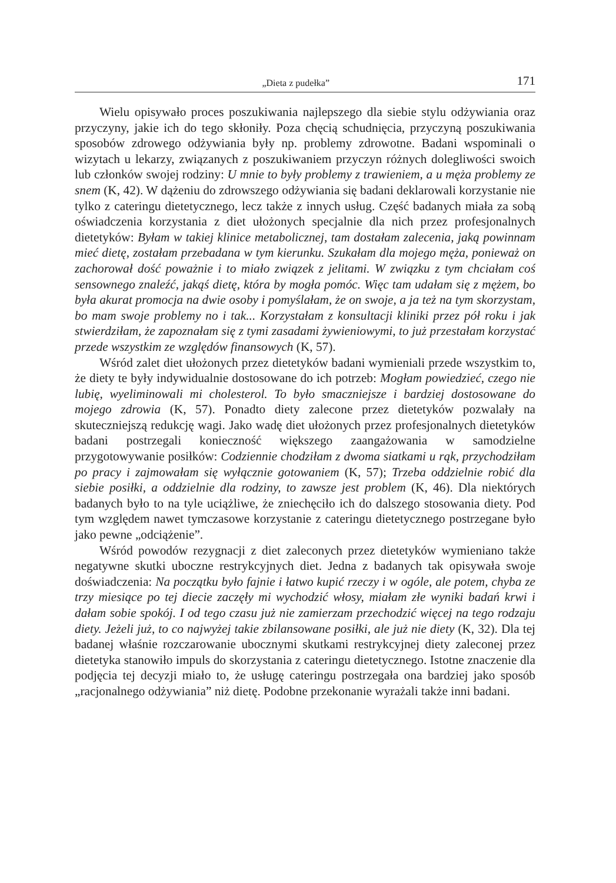„Dieta z pudełka” 171
Wielu opisywało proces poszukiwania najlepszego dla siebie stylu odżywiania oraz przyczyny, jakie ich do tego skłoniły. Poza chęcią schudnięcia, przyczyną poszukiwania sposobów zdrowego odżywiania były np. problemy zdrowotne. Badani wspominali o wizytach u lekarzy, związanych z poszukiwaniem przyczyn różnych dolegliwości swoich lub członków swojej rodziny: U mnie to były problemy z trawieniem, a u męża problemy ze snem (K, 42). W dążeniu do zdrowszego odżywiania się badani deklarowali korzystanie nie tylko z cateringu dietetycznego, lecz także z innych usług. Część badanych miała za sobą oświadczenia korzystania z diet ułożonych specjalnie dla nich przez profesjonalnych dietetyków: Byłam w takiej klinice metabolicznej, tam dostałam zalecenia, jaką powinnam mieć dietę, zostałam przebadana w tym kierunku. Szukałam dla mojego męża, ponieważ on zachorował dość poważnie i to miało związek z jelitami. W związku z tym chciałam coś sensownego znaleźć, jakąś dietę, która by mogła pomóc. Więc tam udałam się z mężem, bo była akurat promocja na dwie osoby i pomyślałam, że on swoje, a ja też na tym skorzystam, bo mam swoje problemy no i tak... Korzystałam z konsultacji kliniki przez pół roku i jak stwierdziłam, że zapoznałam się z tymi zasadami żywieniowymi, to już przestałam korzystać przede wszystkim ze względów finansowych (K, 57).
Wśród zalet diet ułożonych przez dietetyków badani wymieniali przede wszystkim to, że diety te były indywidualnie dostosowane do ich potrzeb: Mogłam powiedzieć, czego nie lubię, wyeliminowali mi cholesterol. To było smaczniejsze i bardziej dostosowane do mojego zdrowia (K, 57). Ponadto diety zalecone przez dietetyków pozwalały na skuteczniejszą redukcję wagi. Jako wadę diet ułożonych przez profesjonalnych dietetyków badani postrzegali konieczność większego zaangażowania w samodzielne przygotowywanie posiłków: Codziennie chodziłam z dwoma siatkami u rąk, przychodziłam po pracy i zajmowałam się wyłącznie gotowaniem (K, 57); Trzeba oddzielnie robić dla siebie posiłki, a oddzielnie dla rodziny, to zawsze jest problem (K, 46). Dla niektórych badanych było to na tyle uciążliwe, że zniechęciło ich do dalszego stosowania diety. Pod tym względem nawet tymczasowe korzystanie z cateringu dietetycznego postrzegane było jako pewne „odciążenie”.
Wśród powodów rezygnacji z diet zaleconych przez dietetyków wymieniano także negatywne skutki uboczne restrykcyjnych diet. Jedna z badanych tak opisywała swoje doświadczenia: Na początku było fajnie i łatwo kupić rzeczy i w ogóle, ale potem, chyba ze trzy miesiące po tej diecie zaczęły mi wychodzić włosy, miałam złe wyniki badań krwi i dałam sobie spokój. I od tego czasu już nie zamierzam przechodzić więcej na tego rodzaju diety. Jeżeli już, to co najwyżej takie zbilansowane posiłki, ale już nie diety (K, 32). Dla tej badanej właśnie rozczarowanie ubocznymi skutkami restrykcyjnej diety zaleconej przez dietetyka stanowiło impuls do skorzystania z cateringu dietetycznego. Istotne znaczenie dla podjęcia tej decyzji miało to, że usługę cateringu postrzegała ona bardziej jako sposób „racjonalnego odżywiania” niż dietę. Podobne przekonanie wyrażali także inni badani.